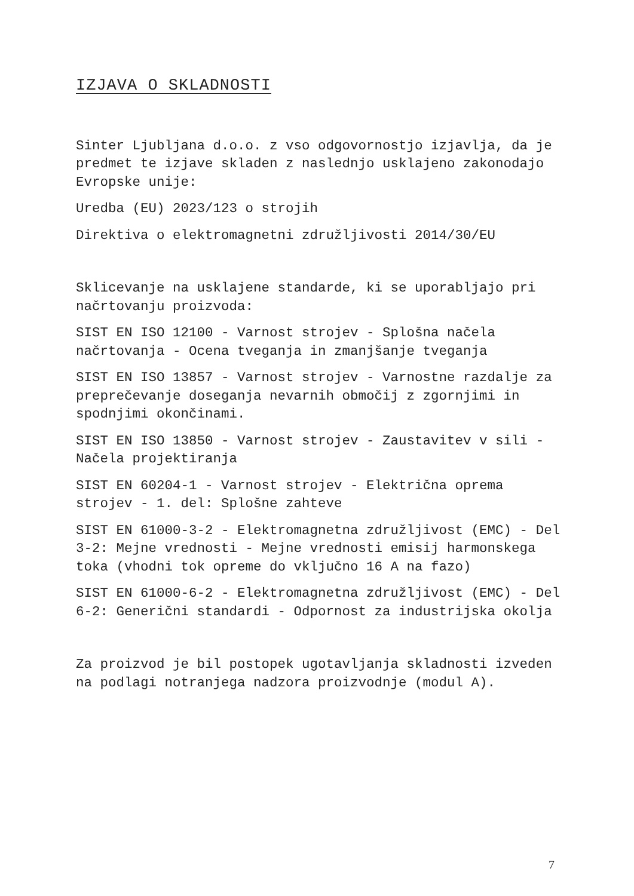IZJAVA O SKLADNOSTI
Sinter Ljubljana d.o.o. z vso odgovornostjo izjavlja, da je predmet te izjave skladen z naslednjo usklajeno zakonodajo Evropske unije:
Uredba (EU) 2023/123 o strojih
Direktiva o elektromagnetni združljivosti 2014/30/EU
Sklicevanje na usklajene standarde, ki se uporabljajo pri načrtovanju proizvoda:
SIST EN ISO 12100 - Varnost strojev - Splošna načela načrtovanja - Ocena tveganja in zmanjšanje tveganja
SIST EN ISO 13857 - Varnost strojev - Varnostne razdalje za preprečevanje doseganja nevarnih območij z zgornjimi in spodnjimi okončinami.
SIST EN ISO 13850 - Varnost strojev - Zaustavitev v sili - Načela projektiranja
SIST EN 60204-1 - Varnost strojev - Električna oprema strojev - 1. del: Splošne zahteve
SIST EN 61000-3-2 - Elektromagnetna združljivost (EMC) - Del 3-2: Mejne vrednosti - Mejne vrednosti emisij harmonskega toka (vhodni tok opreme do vključno 16 A na fazo)
SIST EN 61000-6-2 - Elektromagnetna združljivost (EMC) - Del 6-2: Generični standardi - Odpornost za industrijska okolja
Za proizvod je bil postopek ugotavljanja skladnosti izveden na podlagi notranjega nadzora proizvodnje (modul A).
7